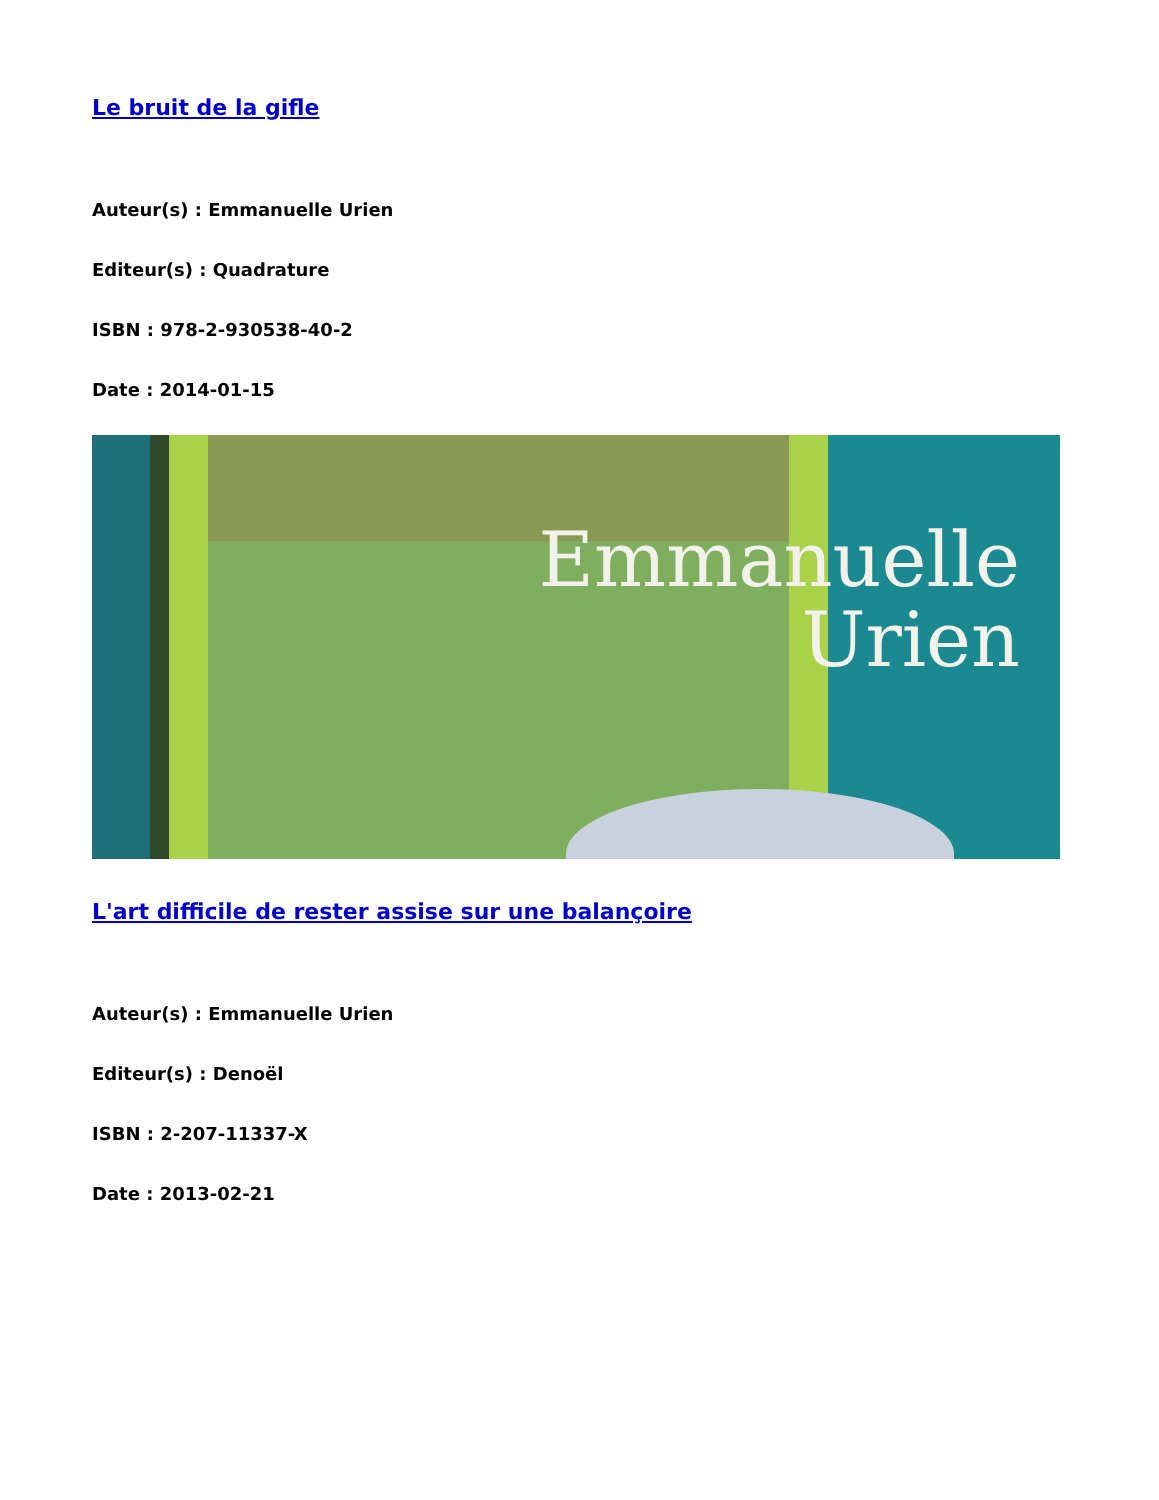Le bruit de la gifle
Auteur(s) : Emmanuelle Urien
Editeur(s) : Quadrature
ISBN : 978-2-930538-40-2
Date : 2014-01-15
Emmanuelle
Urien
L'art difficile de rester assise sur une balançoire
Auteur(s) : Emmanuelle Urien
Editeur(s) : Denoël
ISBN : 2-207-11337-X
Date : 2013-02-21